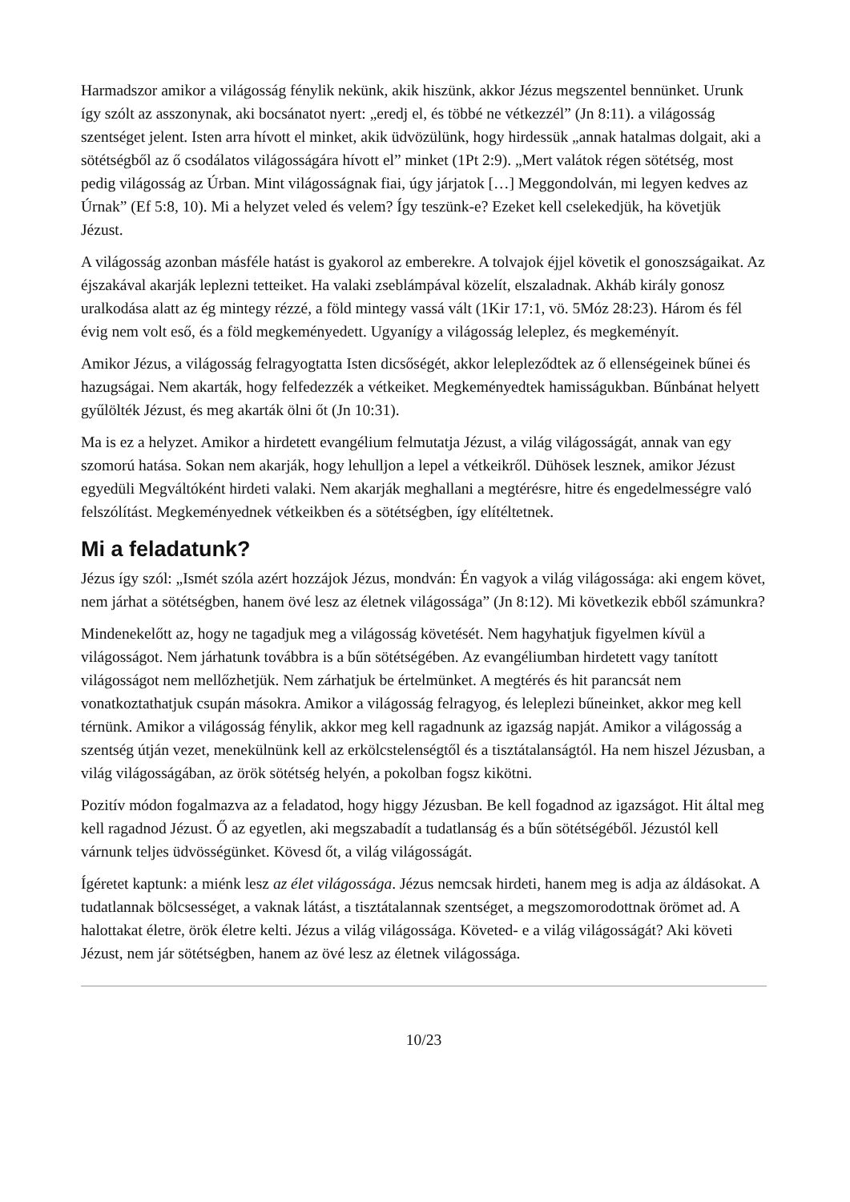Harmadszor amikor a világosság fénylik nekünk, akik hiszünk, akkor Jézus megszentel bennünket. Urunk így szólt az asszonynak, aki bocsánatot nyert: „eredj el, és többé ne vétkezzél” (Jn 8:11). a világosság szentséget jelent. Isten arra hívott el minket, akik üdvözülünk, hogy hirdessük „annak hatalmas dolgait, aki a sötétségből az ő csodálatos világosságára hívott el” minket (1Pt 2:9). „Mert valátok régen sötétség, most pedig világosság az Úrban. Mint világosságnak fiai, úgy járjatok […] Meggondolván, mi legyen kedves az Úrnak” (Ef 5:8, 10). Mi a helyzet veled és velem? Így teszünk-e? Ezeket kell cselekedjük, ha követjük Jézust.
A világosság azonban másféle hatást is gyakorol az emberekre. A tolvajok éjjel követik el gonoszságaikat. Az éjszakával akarják leplezni tetteiket. Ha valaki zseblámpával közelít, elszaladnak. Akháb király gonosz uralkodása alatt az ég mintegy rézzé, a föld mintegy vassá vált (1Kir 17:1, vö. 5Móz 28:23). Három és fél évig nem volt eső, és a föld megkeményedett. Ugyanígy a világosság leleplez, és megkeményít.
Amikor Jézus, a világosság felragyogtatta Isten dicsőségét, akkor lelepleződtek az ő ellenségeinek bűnei és hazugságai. Nem akarták, hogy felfedezzék a vétkeiket. Megkeményedtek hamisságukban. Bűnbánat helyett gyűlölték Jézust, és meg akarták ölni őt (Jn 10:31).
Ma is ez a helyzet. Amikor a hirdetett evangélium felmutatja Jézust, a világ világosságát, annak van egy szomorú hatása. Sokan nem akarják, hogy lehulljon a lepel a vétkeikről. Dühösek lesznek, amikor Jézust egyedüli Megváltóként hirdeti valaki. Nem akarják meghallani a megtérésre, hitre és engedelmességre való felszólítást. Megkeményednek vétkeikben és a sötétségben, így elítéltetnek.
Mi a feladatunk?
Jézus így szól: „Ismét szóla azért hozzájok Jézus, mondván: Én vagyok a világ világossága: aki engem követ, nem járhat a sötétségben, hanem övé lesz az életnek világossága” (Jn 8:12). Mi következik ebből számunkra?
Mindenekelőtt az, hogy ne tagadjuk meg a világosság követését. Nem hagyhatjuk figyelmen kívül a világosságot. Nem járhatunk továbbra is a bűn sötétségében. Az evangéliumban hirdetett vagy tanított világosságot nem mellőzhetjük. Nem zárhatjuk be értelmünket. A megtérés és hit parancsát nem vonatkoztathatjuk csupán másokra. Amikor a világosság felragyog, és leleplezi bűneinket, akkor meg kell térnünk. Amikor a világosság fénylik, akkor meg kell ragadnunk az igazság napját. Amikor a világosság a szentség útján vezet, menekülnünk kell az erkölcstelenségtől és a tisztátalanságtól. Ha nem hiszel Jézusban, a világ világosságában, az örök sötétség helyén, a pokolban fogsz kikötni.
Pozitív módon fogalmazva az a feladatod, hogy higgy Jézusban. Be kell fogadnod az igazságot. Hit által meg kell ragadnod Jézust. Ő az egyetlen, aki megszabadít a tudatlanság és a bűn sötétségéből. Jézustól kell várnunk teljes üdvösségünket. Kövesd őt, a világ világosságát.
Ígéretet kaptunk: a miénk lesz az élet világossága. Jézus nemcsak hirdeti, hanem meg is adja az áldásokat. A tudatlannak bölcsességet, a vaknak látást, a tisztátalannak szentséget, a megszomorodottnak örömet ad. A halottakat életre, örök életre kelti. Jézus a világ világossága. Követed- e a világ világosságát? Aki követi Jézust, nem jár sötétségben, hanem az övé lesz az életnek világossága.
10/23